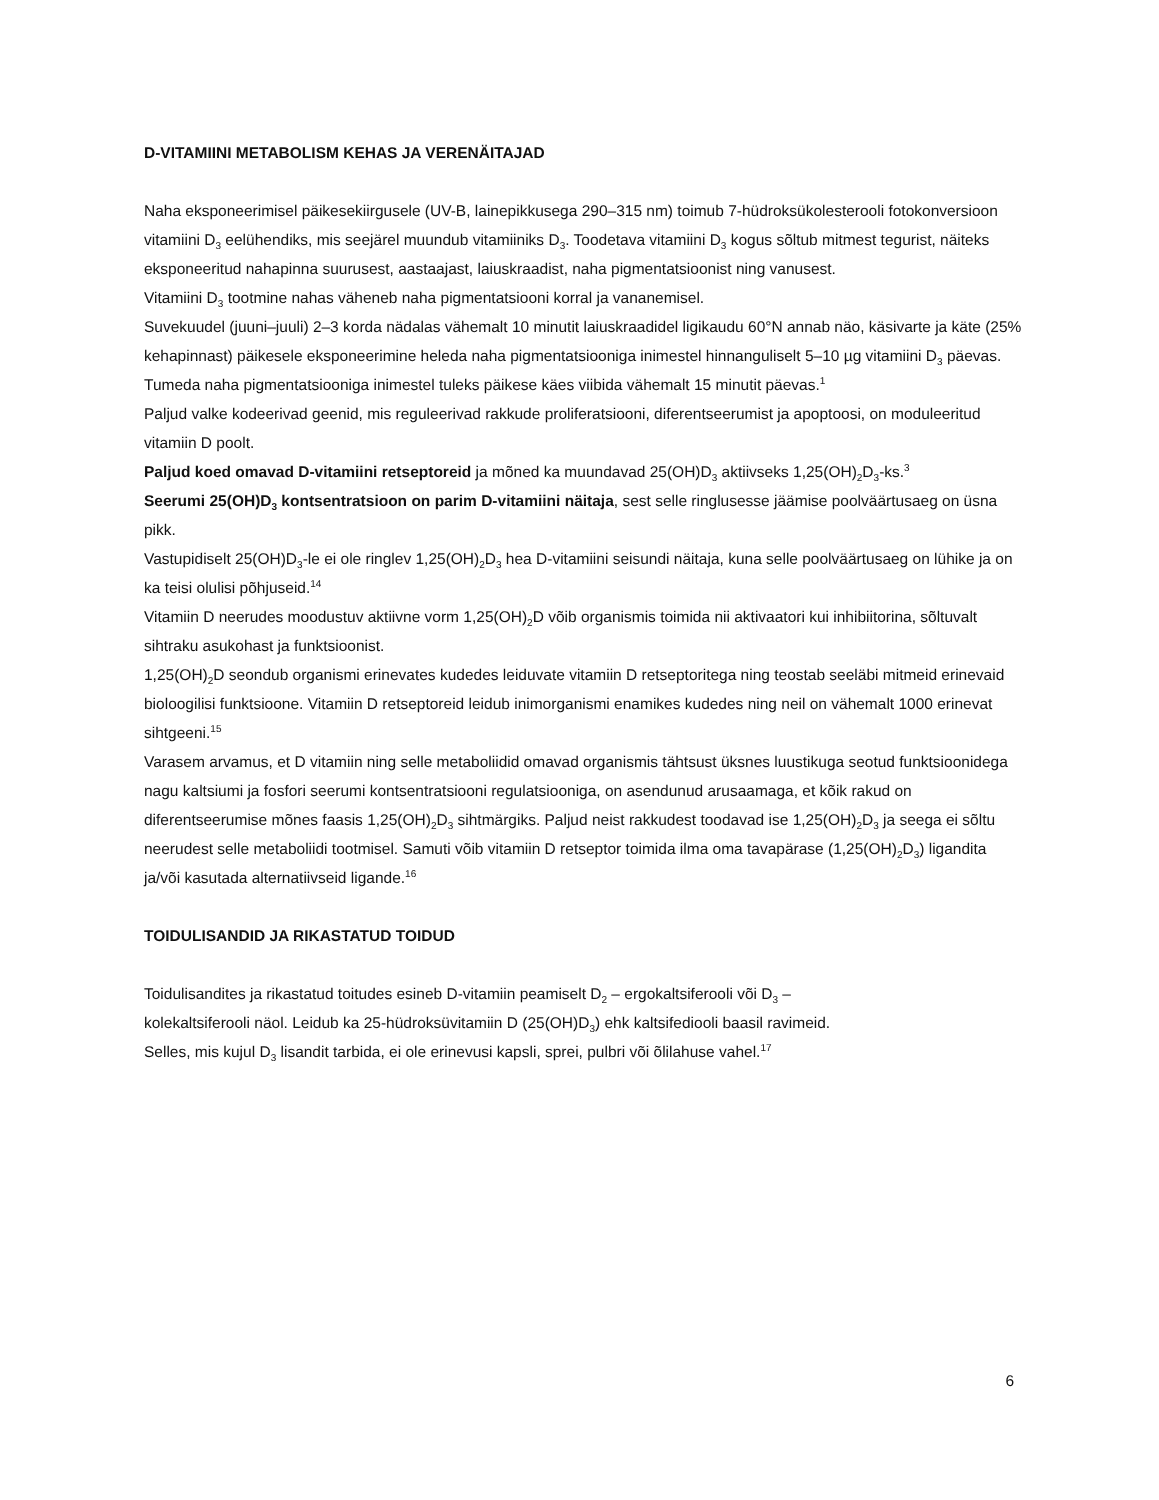D-VITAMIINI METABOLISM KEHAS JA VERENÄITAJAD
Naha eksponeerimisel päikesekiirgusele (UV-B, lainepikkusega 290–315 nm) toimub 7-hüdroksükolesterooli fotokonversioon vitamiini D<sub>3</sub> eelühendiks, mis seejärel muundub vitamiiniks D<sub>3</sub>. Toodetava vitamiini D<sub>3</sub> kogus sõltub mitmest tegurist, näiteks eksponeeritud nahapinna suurusest, aastaajast, laiuskraadist, naha pigmentatsioonist ning vanusest.
Vitamiini D<sub>3</sub> tootmine nahas väheneb naha pigmentatsiooni korral ja vananemisel.
Suvekuudel (juuni–juuli) 2–3 korda nädalas vähemalt 10 minutit laiuskraadidel ligikaudu 60°N annab näo, käsivarte ja käte (25% kehapinnast) päikesele eksponeerimine heleda naha pigmentatsiooniga inimestel hinnanguliselt 5–10 µg vitamiini D<sub>3</sub> päevas. Tumeda naha pigmentatsiooniga inimestel tuleks päikese käes viibida vähemalt 15 minutit päevas.<sup>1</sup>
Paljud valke kodeerivad geenid, mis reguleerivad rakkude proliferatsiooni, diferentseerumist ja apoptoosi, on moduleeritud vitamiin D poolt.
Paljud koed omavad D-vitamiini retseptoreid ja mõned ka muundavad 25(OH)D<sub>3</sub> aktiivseks 1,25(OH)<sub>2</sub>D<sub>3</sub>-ks.<sup>3</sup>
Seerumi 25(OH)D<sub>3</sub> kontsentratsioon on parim D-vitamiini näitaja, sest selle ringlusesse jäämise poolväärtusaeg on üsna pikk.
Vastupidiselt 25(OH)D<sub>3</sub>-le ei ole ringlev 1,25(OH)<sub>2</sub>D<sub>3</sub> hea D-vitamiini seisundi näitaja, kuna selle poolväärtusaeg on lühike ja on ka teisi olulisi põhjuseid.<sup>14</sup>
Vitamiin D neerudes moodustuv aktiivne vorm 1,25(OH)<sub>2</sub>D võib organismis toimida nii aktivaatori kui inhibiitorina, sõltuvalt sihtraku asukohast ja funktsioonist.
1,25(OH)<sub>2</sub>D seondub organismi erinevates kudedes leiduvate vitamiin D retseptoritega ning teostab seeläbi mitmeid erinevaid bioloogilisi funktsioone. Vitamiin D retseptoreid leidub inimorganismi enamikes kudedes ning neil on vähemalt 1000 erinevat sihtgeeni.<sup>15</sup>
Varasem arvamus, et D vitamiin ning selle metaboliidid omavad organismis tähtsust üksnes luustikuga seotud funktsioonidega nagu kaltsiumi ja fosfori seerumi kontsentratsiooni regulatsiooniga, on asendunud arusaamaga, et kõik rakud on diferentseerumise mõnes faasis 1,25(OH)<sub>2</sub>D<sub>3</sub> sihtmärgiks. Paljud neist rakkudest toodavad ise 1,25(OH)<sub>2</sub>D<sub>3</sub> ja seega ei sõltu neerudest selle metaboliidi tootmisel. Samuti võib vitamiin D retseptor toimida ilma oma tavapärase (1,25(OH)<sub>2</sub>D<sub>3</sub>) ligandita ja/või kasutada alternatiivseid ligande.<sup>16</sup>
TOIDULISANDID JA RIKASTATUD TOIDUD
Toidulisandites ja rikastatud toitudes esineb D-vitamiin peamiselt D<sub>2</sub> – ergokaltsiferooli või D<sub>3</sub> – kolekaltsiferooli näol. Leidub ka 25-hüdroksüvitamiin D (25(OH)D<sub>3</sub>) ehk kaltsifediooli baasil ravimeid.
Selles, mis kujul D<sub>3</sub> lisandit tarbida, ei ole erinevusi kapsli, sprei, pulbri või õlilahuse vahel.<sup>17</sup>
6